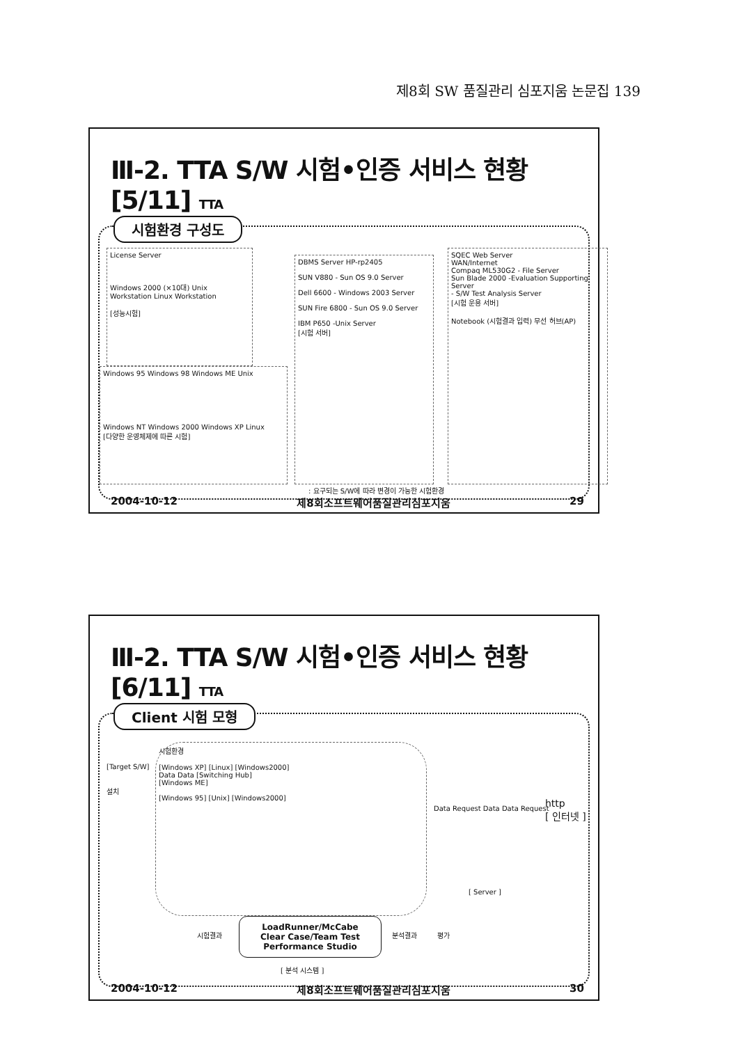제8회 SW 품질관리 심포지움 논문집 139
Ⅲ-2. TTA S/W 시험•인증 서비스 현황 [5/11] TTA
시험환경 구성도
License Server
Windows 2000 (×10대) Unix Workstation Linux Workstation
[성능시험]
Windows 95 Windows 98 Windows ME Unix
Windows NT Windows 2000 Windows XP Linux
[다양한 운영체제에 따른 시험]
DBMS Server HP-rp2405
SUN V880 - Sun OS 9.0 Server
Dell 6600 - Windows 2003 Server
SUN Fire 6800 - Sun OS 9.0 Server
IBM P650 -Unix Server
[시험 서버]
SQEC Web Server
WAN/Internet
Compaq ML530G2 - File Server
Sun Blade 2000 -Evaluation Supporting Server
- S/W Test Analysis Server
[시험 운용 서버]
Notebook (시험결과 입력) 무선 허브(AP)
: 요구되는 S/W에 따라 변경이 가능한 시험환경
2004-10-12 제8회소프트웨어품질관리심포지움 29
Ⅲ-2. TTA S/W 시험•인증 서비스 현황 [6/11] TTA
Client 시험 모형
[Target S/W]
설치
시험환경
[Windows XP] [Linux] [Windows2000]
Data Data [Switching Hub]
[Windows ME]
[Windows 95] [Unix] [Windows2000]
Data Request Data Data Request
http
[ 인터넷 ]
[ Server ]
시험결과
LoadRunner/McCabe
Clear Case/Team Test
Performance Studio
[ 분석 시스템 ]
분석결과 평가
2004-10-12 제8회소프트웨어품질관리심포지움 30